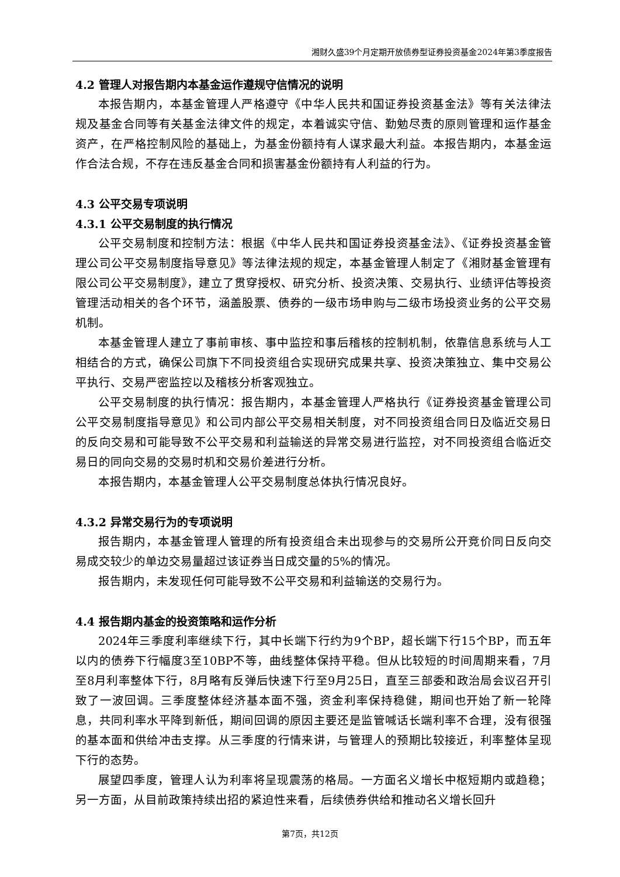湘财久盛39个月定期开放债券型证券投资基金2024年第3季度报告
4.2 管理人对报告期内本基金运作遵规守信情况的说明
本报告期内，本基金管理人严格遵守《中华人民共和国证券投资基金法》等有关法律法规及基金合同等有关基金法律文件的规定，本着诚实守信、勤勉尽责的原则管理和运作基金资产，在严格控制风险的基础上，为基金份额持有人谋求最大利益。本报告期内，本基金运作合法合规，不存在违反基金合同和损害基金份额持有人利益的行为。
4.3 公平交易专项说明
4.3.1 公平交易制度的执行情况
公平交易制度和控制方法：根据《中华人民共和国证券投资基金法》、《证券投资基金管理公司公平交易制度指导意见》等法律法规的规定，本基金管理人制定了《湘财基金管理有限公司公平交易制度》，建立了贯穿授权、研究分析、投资决策、交易执行、业绩评估等投资管理活动相关的各个环节，涵盖股票、债券的一级市场申购与二级市场投资业务的公平交易机制。
本基金管理人建立了事前审核、事中监控和事后稽核的控制机制，依靠信息系统与人工相结合的方式，确保公司旗下不同投资组合实现研究成果共享、投资决策独立、集中交易公平执行、交易严密监控以及稽核分析客观独立。
公平交易制度的执行情况：报告期内，本基金管理人严格执行《证券投资基金管理公司公平交易制度指导意见》和公司内部公平交易相关制度，对不同投资组合同日及临近交易日的反向交易和可能导致不公平交易和利益输送的异常交易进行监控，对不同投资组合临近交易日的同向交易的交易时机和交易价差进行分析。
本报告期内，本基金管理人公平交易制度总体执行情况良好。
4.3.2 异常交易行为的专项说明
报告期内，本基金管理人管理的所有投资组合未出现参与的交易所公开竞价同日反向交易成交较少的单边交易量超过该证券当日成交量的5%的情况。
报告期内，未发现任何可能导致不公平交易和利益输送的交易行为。
4.4 报告期内基金的投资策略和运作分析
2024年三季度利率继续下行，其中长端下行约为9个BP，超长端下行15个BP，而五年以内的债券下行幅度3至10BP不等，曲线整体保持平稳。但从比较短的时间周期来看，7月至8月利率整体下行，8月略有反弹后快速下行至9月25日，直至三部委和政治局会议召开引致了一波回调。三季度整体经济基本面不强，资金利率保持稳健，期间也开始了新一轮降息，共同利率水平降到新低，期间回调的原因主要还是监管喊话长端利率不合理，没有很强的基本面和供给冲击支撑。从三季度的行情来讲，与管理人的预期比较接近，利率整体呈现下行的态势。
展望四季度，管理人认为利率将呈现震荡的格局。一方面名义增长中枢短期内或趋稳；另一方面，从目前政策持续出招的紧迫性来看，后续债券供给和推动名义增长回升
第7页，共12页